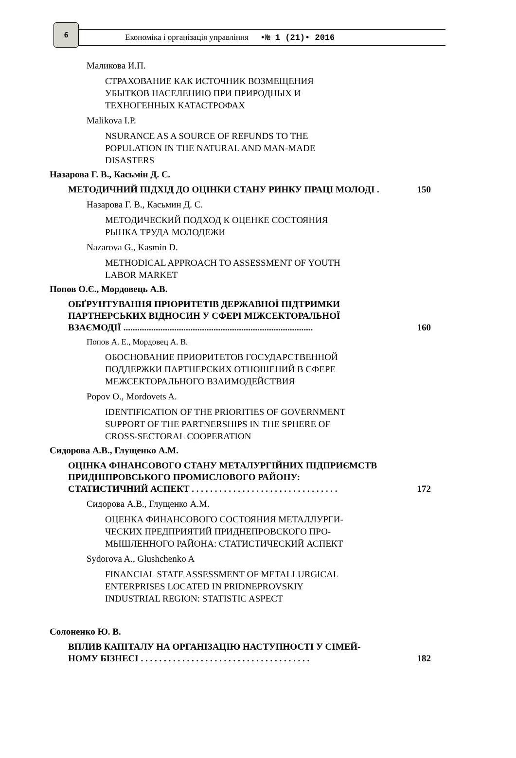6
Економіка і організація управління •№ 1 (21)• 2016
Маликова И.П.
СТРАХОВАНИЕ КАК ИСТОЧНИК ВОЗМЕЩЕНИЯ
УБЫТКОВ НАСЕЛЕНИЮ ПРИ ПРИРОДНЫХ И
ТЕХНОГЕННЫХ КАТАСТРОФАХ
Malikova I.P.
NSURANCE AS A SOURCE OF REFUNDS TO THE
POPULATION IN THE NATURAL AND MAN-MADE
DISASTERS
Назарова Г. В., Касьмін Д. С.
МЕТОДИЧНИЙ ПІДХІД ДО ОЦІНКИ СТАНУ РИНКУ ПРАЦІ МОЛОДІ . 150
Назарова Г. В., Касьмин Д. С.
МЕТОДИЧЕСКИЙ ПОДХОД К ОЦЕНКЕ СОСТОЯНИЯ
РЫНКА ТРУДА МОЛОДЕЖИ
Nazarova G., Kasmin D.
METHODICAL APPROACH TO ASSESSMENT OF YOUTH
LABOR MARKET
Попов О.Є., Мордовець А.В.
ОБҐРУНТУВАННЯ ПРІОРИТЕТІВ ДЕРЖАВНОЇ ПІДТРИМКИ
ПАРТНЕРСЬКИХ ВІДНОСИН У СФЕРІ МІЖСЕКТОРАЛЬНОЇ
ВЗАЄМОДІЇ ..................................................................................
160
Попов А. Е., Мордовец А. В.
ОБОСНОВАНИЕ ПРИОРИТЕТОВ ГОСУДАРСТВЕННОЙ
ПОДДЕРЖКИ ПАРТНЕРСКИХ ОТНОШЕНИЙ В СФЕРЕ
МЕЖСЕКТОРАЛЬНОГО ВЗАИМОДЕЙСТВИЯ
Popov O., Mordovets A.
IDENTIFICATION OF THE PRIORITIES OF GOVERNMENT
SUPPORT OF THE PARTNERSHIPS IN THE SPHERE OF
CROSS-SECTORAL COOPERATION
Сидорова А.В., Глущенко А.М.
ОЦІНКА ФІНАНСОВОГО СТАНУ МЕТАЛУРГІЙНИХ ПІДПРИЄМСТВ
ПРИДНІПРОВСЬКОГО ПРОМИСЛОВОГО РАЙОНУ:
СТАТИСТИЧНИЙ АСПЕКТ . . . . . . . . . . . . . . . . . . . . . . . . . . . . . . . .
172
Сидорова А.В., Глущенко А.М.
ОЦЕНКА ФИНАНСОВОГО СОСТОЯНИЯ МЕТАЛЛУРГИ-
ЧЕСКИХ ПРЕДПРИЯТИЙ ПРИДНЕПРОВСКОГО ПРО-
МЫШЛЕННОГО РАЙОНА: СТАТИСТИЧЕСКИЙ АСПЕКТ
Sydorova A., Glushchenko A
FINANCIAL STATE ASSESSMENT OF METALLURGICAL
ENTERPRISES LOCATED IN PRIDNEPROVSKIY
INDUSTRIAL REGION: STATISTIC ASPECT
Солоненко Ю. В.
ВПЛИВ КАПІТАЛУ НА ОРГАНІЗАЦІЮ НАСТУПНОСТІ У СІМЕЙ-
НОМУ БІЗНЕСІ . . . . . . . . . . . . . . . . . . . . . . . . . . . . . . . . . . . . .
182